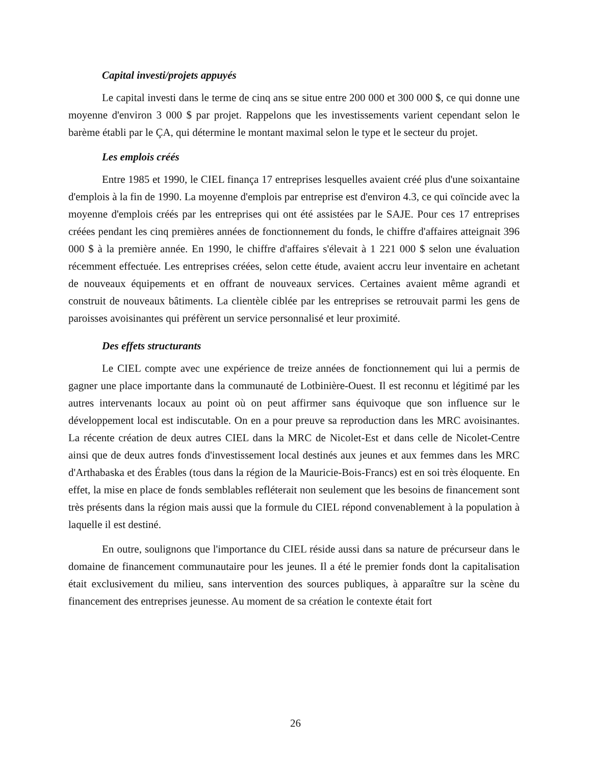Capital investi/projets appuyés
Le capital investi dans le terme de cinq ans se situe entre 200 000 et 300 000 $, ce qui donne une moyenne d'environ 3 000 $ par projet. Rappelons que les investissements varient cependant selon le barème établi par le ÇA, qui détermine le montant maximal selon le type et le secteur du projet.
Les emplois créés
Entre 1985 et 1990, le CIEL finança 17 entreprises lesquelles avaient créé plus d'une soixantaine d'emplois à la fin de 1990. La moyenne d'emplois par entreprise est d'environ 4.3, ce qui coïncide avec la moyenne d'emplois créés par les entreprises qui ont été assistées par le SAJE. Pour ces 17 entreprises créées pendant les cinq premières années de fonctionnement du fonds, le chiffre d'affaires atteignait 396 000 $ à la première année. En 1990, le chiffre d'affaires s'élevait à 1 221 000 $ selon une évaluation récemment effectuée. Les entreprises créées, selon cette étude, avaient accru leur inventaire en achetant de nouveaux équipements et en offrant de nouveaux services. Certaines avaient même agrandi et construit de nouveaux bâtiments. La clientèle ciblée par les entreprises se retrouvait parmi les gens de paroisses avoisinantes qui préfèrent un service personnalisé et leur proximité.
Des effets structurants
Le CIEL compte avec une expérience de treize années de fonctionnement qui lui a permis de gagner une place importante dans la communauté de Lotbinière-Ouest. Il est reconnu et légitimé par les autres intervenants locaux au point où on peut affirmer sans équivoque que son influence sur le développement local est indiscutable. On en a pour preuve sa reproduction dans les MRC avoisinantes. La récente création de deux autres CIEL dans la MRC de Nicolet-Est et dans celle de Nicolet-Centre ainsi que de deux autres fonds d'investissement local destinés aux jeunes et aux femmes dans les MRC d'Arthabaska et des Érables (tous dans la région de la Mauricie-Bois-Francs) est en soi très éloquente. En effet, la mise en place de fonds semblables refléterait non seulement que les besoins de financement sont très présents dans la région mais aussi que la formule du CIEL répond convenablement à la population à laquelle il est destiné.
En outre, soulignons que l'importance du CIEL réside aussi dans sa nature de précurseur dans le domaine de financement communautaire pour les jeunes. Il a été le premier fonds dont la capitalisation était exclusivement du milieu, sans intervention des sources publiques, à apparaître sur la scène du financement des entreprises jeunesse. Au moment de sa création le contexte était fort
26